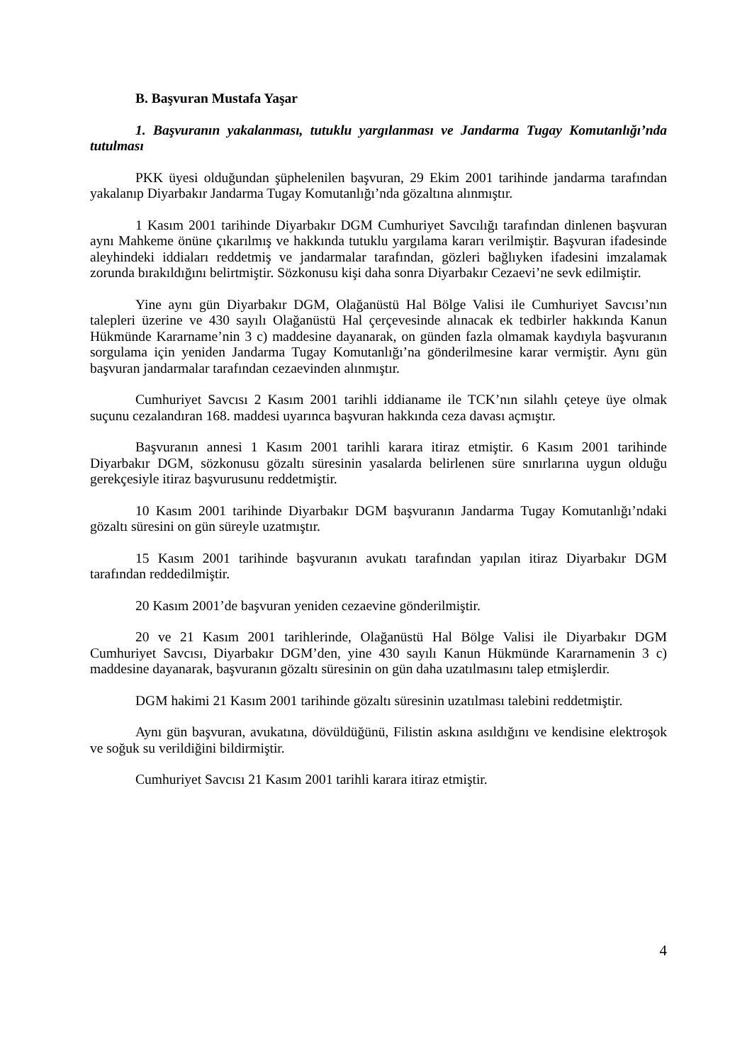B. Başvuran Mustafa Yaşar
1. Başvuranın yakalanması, tutuklu yargılanması ve Jandarma Tugay Komutanlığı’nda tutulması
PKK üyesi olduğundan şüphelenilen başvuran, 29 Ekim 2001 tarihinde jandarma tarafından yakalanıp Diyarbakır Jandarma Tugay Komutanlığı’nda gözaltına alınmıştır.
1 Kasım 2001 tarihinde Diyarbakır DGM Cumhuriyet Savcılığı tarafından dinlenen başvuran aynı Mahkeme önüne çıkarılmış ve hakkında tutuklu yargılama kararı verilmiştir. Başvuran ifadesinde aleyhindeki iddiaları reddetmiş ve jandarmalar tarafından, gözleri bağlıyken ifadesini imzalamak zorunda bırakıldığını belirtmiştir. Sözkonusu kişi daha sonra Diyarbakır Cezaevi’ne sevk edilmiştir.
Yine aynı gün Diyarbakır DGM, Olağanüstü Hal Bölge Valisi ile Cumhuriyet Savcısı’nın talepleri üzerine ve 430 sayılı Olağanüstü Hal çerçevesinde alınacak ek tedbirler hakkında Kanun Hükmünde Kararname’nin 3 c) maddesine dayanarak, on günden fazla olmamak kaydıyla başvuranın sorgulama için yeniden Jandarma Tugay Komutanlığı’na gönderilmesine karar vermiştir. Aynı gün başvuran jandarmalar tarafından cezaevinden alınmıştır.
Cumhuriyet Savcısı 2 Kasım 2001 tarihli iddianame ile TCK’nın silahlı çeteye üye olmak suçunu cezalandıran 168. maddesi uyarınca başvuran hakkında ceza davası açmıştır.
Başvuranın annesi 1 Kasım 2001 tarihli karara itiraz etmiştir. 6 Kasım 2001 tarihinde Diyarbakır DGM, sözkonusu gözaltı süresinin yasalarda belirlenen süre sınırlarına uygun olduğu gerekçesiyle itiraz başvurusunu reddetmiştir.
10 Kasım 2001 tarihinde Diyarbakır DGM başvuranın Jandarma Tugay Komutanlığı’ndaki gözaltı süresini on gün süreyle uzatmıştır.
15 Kasım 2001 tarihinde başvuranın avukatı tarafından yapılan itiraz Diyarbakır DGM tarafından reddedilmiştir.
20 Kasım 2001’de başvuran yeniden cezaevine gönderilmiştir.
20 ve 21 Kasım 2001 tarihlerinde, Olağanüstü Hal Bölge Valisi ile Diyarbakır DGM Cumhuriyet Savcısı, Diyarbakır DGM’den, yine 430 sayılı Kanun Hükmünde Kararnamenin 3 c) maddesine dayanarak, başvuranın gözaltı süresinin on gün daha uzatılmasını talep etmişlerdir.
DGM hakimi 21 Kasım 2001 tarihinde gözaltı süresinin uzatılması talebini reddetmiştir.
Aynı gün başvuran, avukatına, dövüldüğünü, Filistin askına asıldığını ve kendisine elektroşok ve soğuk su verildiğini bildirmiştir.
Cumhuriyet Savcısı 21 Kasım 2001 tarihli karara itiraz etmiştir.
4